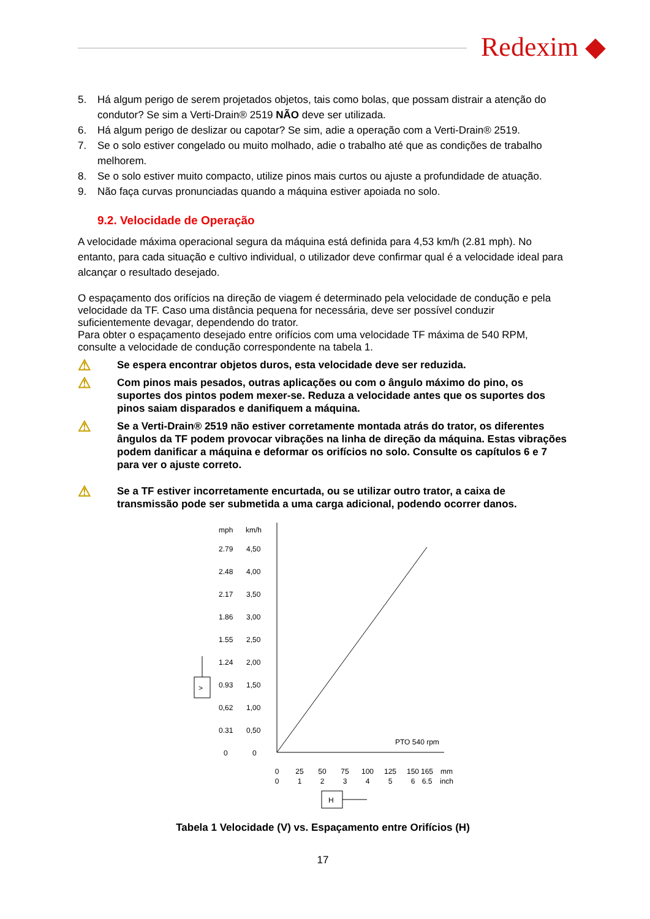Redexim ◆
5. Há algum perigo de serem projetados objetos, tais como bolas, que possam distrair a atenção do condutor? Se sim a Verti-Drain® 2519 NÃO deve ser utilizada.
6. Há algum perigo de deslizar ou capotar? Se sim, adie a operação com a Verti-Drain® 2519.
7. Se o solo estiver congelado ou muito molhado, adie o trabalho até que as condições de trabalho melhorem.
8. Se o solo estiver muito compacto, utilize pinos mais curtos ou ajuste a profundidade de atuação.
9. Não faça curvas pronunciadas quando a máquina estiver apoiada no solo.
9.2. Velocidade de Operação
A velocidade máxima operacional segura da máquina está definida para 4,53 km/h (2.81 mph). No entanto, para cada situação e cultivo individual, o utilizador deve confirmar qual é a velocidade ideal para alcançar o resultado desejado.
O espaçamento dos orifícios na direção de viagem é determinado pela velocidade de condução e pela velocidade da TF. Caso uma distância pequena for necessária, deve ser possível conduzir suficientemente devagar, dependendo do trator.
Para obter o espaçamento desejado entre orifícios com uma velocidade TF máxima de 540 RPM, consulte a velocidade de condução correspondente na tabela 1.
⚠
Se espera encontrar objetos duros, esta velocidade deve ser reduzida.
⚠
Com pinos mais pesados, outras aplicações ou com o ângulo máximo do pino, os suportes dos pintos podem mexer-se. Reduza a velocidade antes que os suportes dos pinos saiam disparados e danifiquem a máquina.
⚠
Se a Verti-Drain® 2519 não estiver corretamente montada atrás do trator, os diferentes ângulos da TF podem provocar vibrações na linha de direção da máquina. Estas vibrações podem danificar a máquina e deformar os orifícios no solo. Consulte os capítulos 6 e 7 para ver o ajuste correto.
⚠
Se a TF estiver incorretamente encurtada, ou se utilizar outro trator, a caixa de transmissão pode ser submetida a uma carga adicional, podendo ocorrer danos.
mph
km/h
2.79
4,50
2.48
4,00
2.17
3,50
1.86
3,00
1.55
2,50
1.24
2,00
0.93
1,50
0,62
1,00
0.31
0,50
0
0
PTO 540 rpm
>
0
25
50
75
100
125
150
165
mm
0
1
2
3
4
5
6
6.5
inch
H
Tabela 1 Velocidade (V) vs. Espaçamento entre Orifícios (H)
17